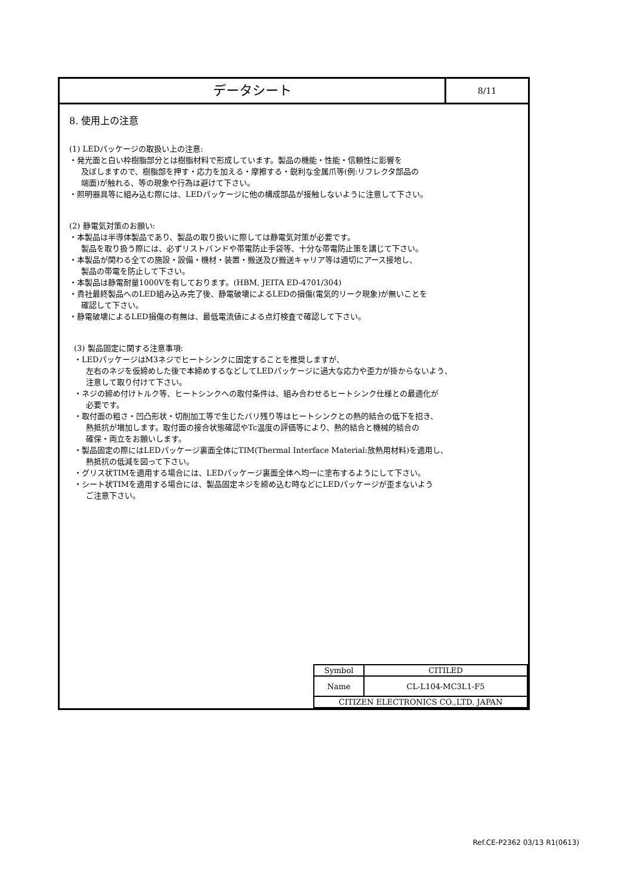データシート
8/11
8. 使用上の注意
(1) LEDパッケージの取扱い上の注意:
・発光面と白い枠樹脂部分とは樹脂材料で形成しています。製品の機能・性能・信頼性に影響を
及ぼしますので、樹脂部を押す・応力を加える・摩擦する・鋭利な金属爪等(例:リフレクタ部品の
端面)が触れる、等の現象や行為は避けて下さい。
・照明器具等に組み込む際には、LEDパッケージに他の構成部品が接触しないように注意して下さい。
(2) 静電気対策のお願い:
・本製品は半導体製品であり、製品の取り扱いに際しては静電気対策が必要です。
製品を取り扱う際には、必ずリストバンドや帯電防止手袋等、十分な帯電防止策を講じて下さい。
・本製品が関わる全ての施設・設備・機材・装置・搬送及び搬送キャリア等は適切にアース接地し、
製品の帯電を防止して下さい。
・本製品は静電耐量1000Vを有しております。(HBM, JEITA ED-4701/304)
・貴社最終製品へのLED組み込み完了後、静電破壊によるLEDの損傷(電気的リーク現象)が無いことを
確認して下さい。
・静電破壊によるLED損傷の有無は、最低電流値による点灯検査で確認して下さい。
(3) 製品固定に関する注意事項:
・LEDパッケージはM3ネジでヒートシンクに固定することを推奨しますが、
左右のネジを仮締めした後で本締めするなどしてLEDパッケージに過大な応力や歪力が掛からないよう、
注意して取り付けて下さい。
・ネジの締め付けトルク等、ヒートシンクへの取付条件は、組み合わせるヒートシンク仕様との最適化が
必要です。
・取付面の粗さ・凹凸形状・切削加工等で生じたバリ残り等はヒートシンクとの熱的結合の低下を招き、
熱抵抗が増加します。取付面の接合状態確認やTc温度の評価等により、熱的結合と機械的結合の
確保・両立をお願いします。
・製品固定の際にはLEDパッケージ裏面全体にTIM(Thermal Interface Material:放熱用材料)を適用し、
熱抵抗の低減を図って下さい。
・グリス状TIMを適用する場合には、LEDパッケージ裏面全体へ均一に塗布するようにして下さい。
・シート状TIMを適用する場合には、製品固定ネジを締め込む時などにLEDパッケージが歪まないよう
ご注意下さい。
| Symbol | CITILED |
| Name | CL-L104-MC3L1-F5 |
| CITIZEN ELECTRONICS CO.,LTD. JAPAN | |
Ref.CE-P2362 03/13 R1(0613)